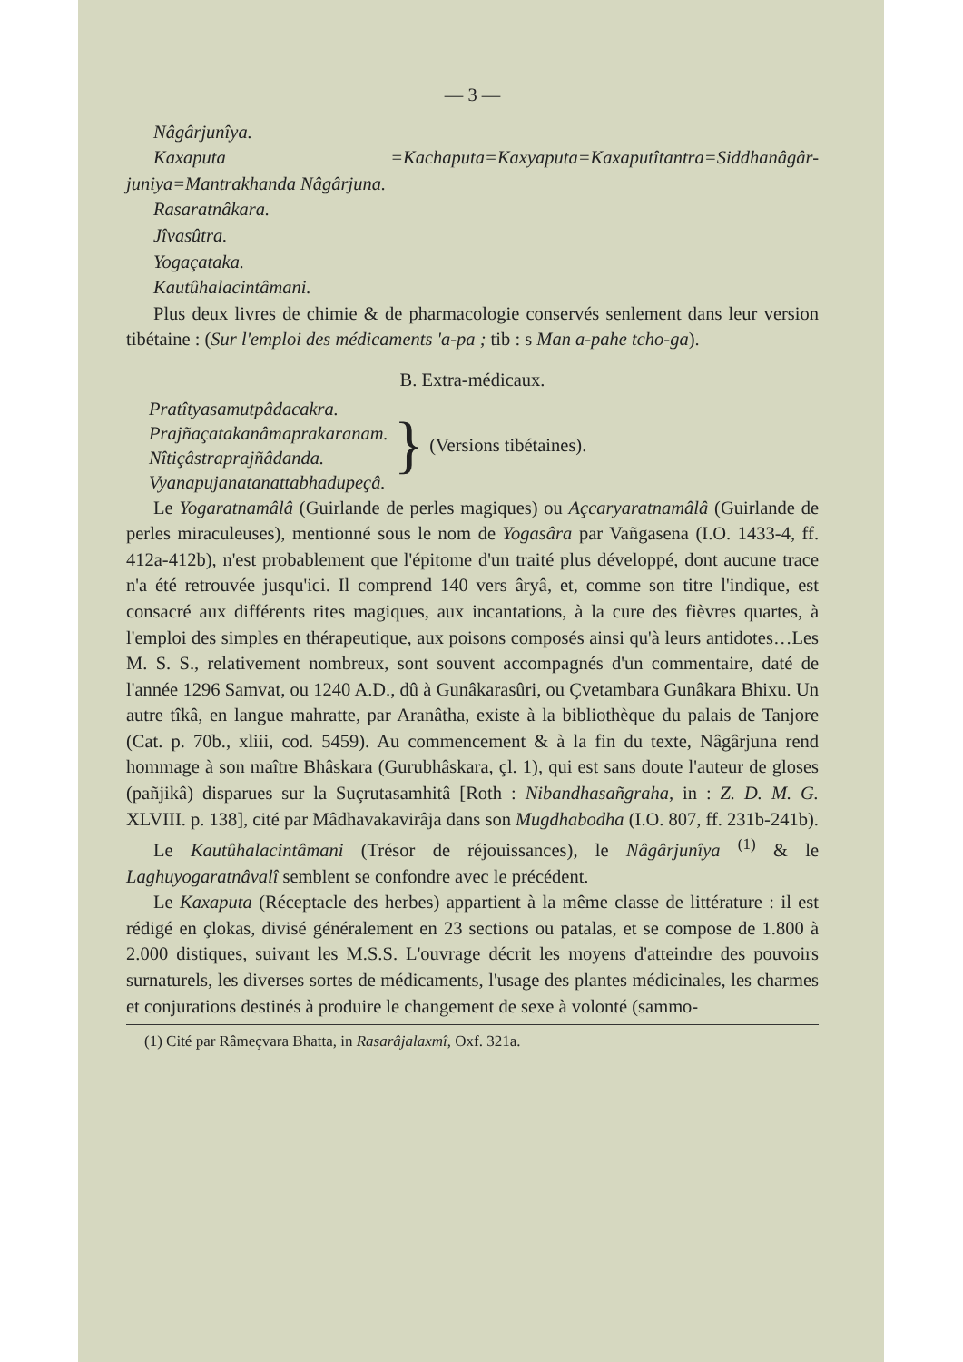— 3 —
Nâgârjunîya.
Kaxaputa =Kachaputa=Kaxyaputa=Kaxaputîtantra=Siddhanâgâr-juniya=Mantrakhanda Nâgârjuna.
Rasaratnâkara.
Jîvasûtra.
Yogaçataka.
Kautûhalacintâmani.
Plus deux livres de chimie & de pharmacologie conservés senlement dans leur version tibétaine : (Sur l'emploi des médicaments 'a-pa ; tib : s Man a-pahe tcho-ga).
B. Extra-médicaux.
Pratîtyasamutpâdacakra.
Prajñaçatakanâmaprakaranam.
Nîtiçâstraprajñâdanda.
Vyanapujanatanattabhadupeçâ.
}
(Versions tibétaines).
Le Yogaratnamâlâ (Guirlande de perles magiques) ou Açcaryaratnamâlâ (Guirlande de perles miraculeuses), mentionné sous le nom de Yogasâra par Vañgasena (I.O. 1433-4, ff. 412a-412b), n'est probablement que l'épitome d'un traité plus développé, dont aucune trace n'a été retrouvée jusqu'ici. Il comprend 140 vers âryâ, et, comme son titre l'indique, est consacré aux différents rites magiques, aux incantations, à la cure des fièvres quartes, à l'emploi des simples en thérapeutique, aux poisons composés ainsi qu'à leurs antidotes…Les M. S. S., relativement nombreux, sont souvent accompagnés d'un commentaire, daté de l'année 1296 Samvat, ou 1240 A.D., dû à Gunâkarasûri, ou Çvetambara Gunâkara Bhixu. Un autre tîkâ, en langue mahratte, par Aranâtha, existe à la bibliothèque du palais de Tanjore (Cat. p. 70b., xliii, cod. 5459). Au commencement & à la fin du texte, Nâgârjuna rend hommage à son maître Bhâskara (Gurubhâskara, çl. 1), qui est sans doute l'auteur de gloses (pañjikâ) disparues sur la Suçrutasamhitâ [Roth : Nibandhasañgraha, in : Z. D. M. G. XLVIII. p. 138], cité par Mâdhavakavirâja dans son Mugdhabodha (I.O. 807, ff. 231b-241b).
Le Kautûhalacintâmani (Trésor de réjouissances), le Nâgârjunîya <sup>(1)</sup> & le Laghuyogaratnâvalî semblent se confondre avec le précédent.
Le Kaxaputa (Réceptacle des herbes) appartient à la même classe de littérature : il est rédigé en çlokas, divisé généralement en 23 sections ou patalas, et se compose de 1.800 à 2.000 distiques, suivant les M.S.S. L'ouvrage décrit les moyens d'atteindre des pouvoirs surnaturels, les diverses sortes de médicaments, l'usage des plantes médicinales, les charmes et conjurations destinés à produire le changement de sexe à volonté (sammo-
(1) Cité par Râmeçvara Bhatta, in Rasarâjalaxmî, Oxf. 321a.